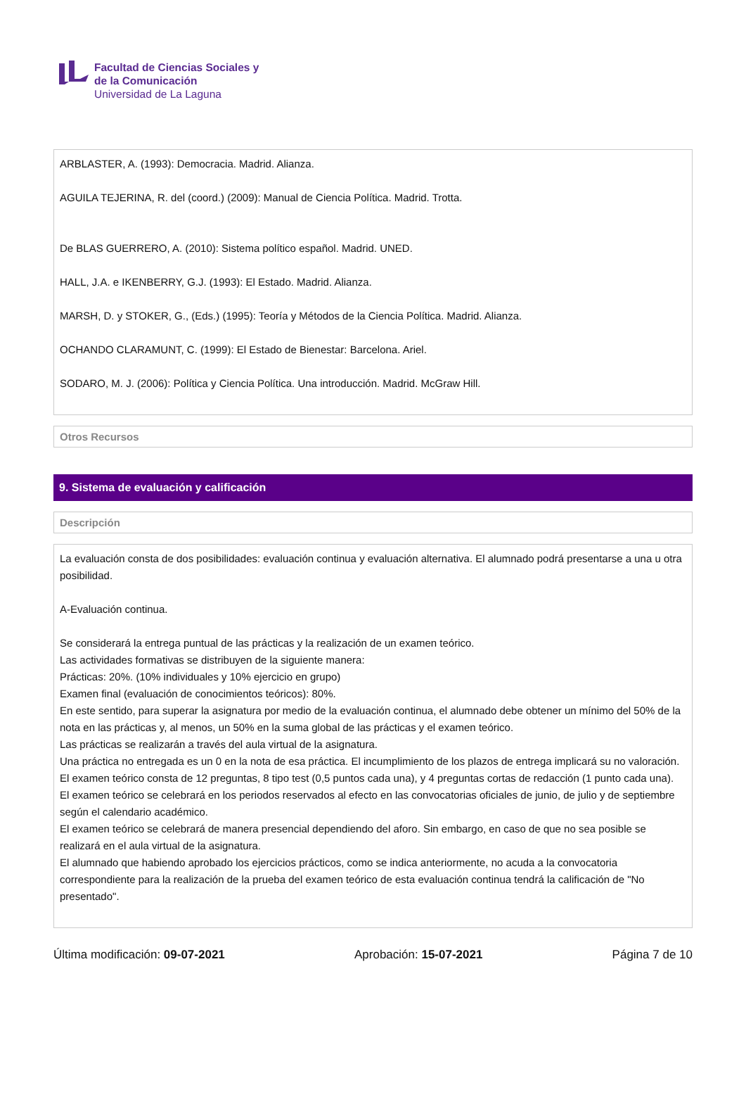Facultad de Ciencias Sociales y
de la Comunicación
Universidad de La Laguna
ARBLASTER, A. (1993): Democracia. Madrid. Alianza.
AGUILA TEJERINA, R. del (coord.) (2009): Manual de Ciencia Política. Madrid. Trotta.
De BLAS GUERRERO, A. (2010): Sistema político español. Madrid. UNED.
HALL, J.A. e IKENBERRY, G.J. (1993): El Estado. Madrid. Alianza.
MARSH, D. y STOKER, G., (Eds.) (1995): Teoría y Métodos de la Ciencia Política. Madrid. Alianza.
OCHANDO CLARAMUNT, C. (1999): El Estado de Bienestar: Barcelona. Ariel.
SODARO, M. J. (2006): Política y Ciencia Política. Una introducción. Madrid. McGraw Hill.
Otros Recursos
9. Sistema de evaluación y calificación
Descripción
La evaluación consta de dos posibilidades: evaluación continua y evaluación alternativa. El alumnado podrá presentarse a una u otra posibilidad.
A-Evaluación continua.
Se considerará la entrega puntual de las prácticas y la realización de un examen teórico.
Las actividades formativas se distribuyen de la siguiente manera:
Prácticas: 20%. (10% individuales y 10% ejercicio en grupo)
Examen final (evaluación de conocimientos teóricos): 80%.
En este sentido, para superar la asignatura por medio de la evaluación continua, el alumnado debe obtener un mínimo del 50% de la nota en las prácticas y, al menos, un 50% en la suma global de las prácticas y el examen teórico.
Las prácticas se realizarán a través del aula virtual de la asignatura.
Una práctica no entregada es un 0 en la nota de esa práctica. El incumplimiento de los plazos de entrega implicará su no valoración.
El examen teórico consta de 12 preguntas, 8 tipo test (0,5 puntos cada una), y 4 preguntas cortas de redacción (1 punto cada una).
El examen teórico se celebrará en los periodos reservados al efecto en las convocatorias oficiales de junio, de julio y de septiembre según el calendario académico.
El examen teórico se celebrará de manera presencial dependiendo del aforo. Sin embargo, en caso de que no sea posible se realizará en el aula virtual de la asignatura.
El alumnado que habiendo aprobado los ejercicios prácticos, como se indica anteriormente, no acuda a la convocatoria correspondiente para la realización de la prueba del examen teórico de esta evaluación continua tendrá la calificación de "No presentado".
Última modificación: 09-07-2021 Aprobación: 15-07-2021 Página 7 de 10